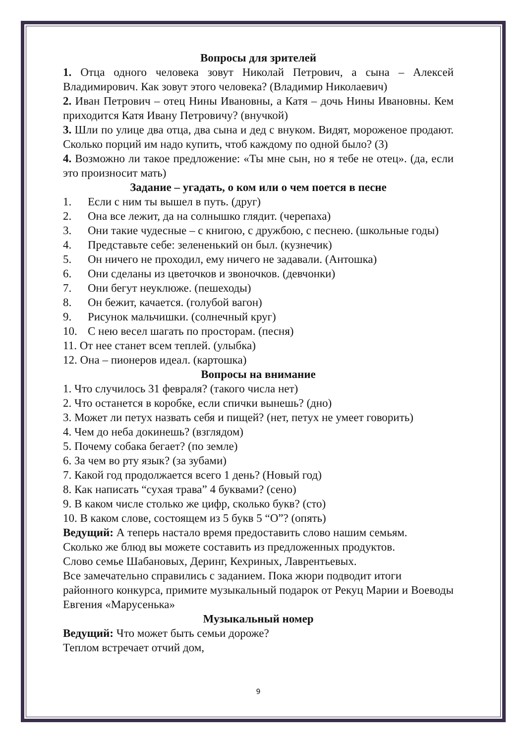Вопросы для зрителей
1. Отца одного человека зовут Николай Петрович, а сына – Алексей Владимирович. Как зовут этого человека? (Владимир Николаевич)
2. Иван Петрович – отец Нины Ивановны, а Катя – дочь Нины Ивановны. Кем приходится Катя Ивану Петровичу? (внучкой)
3. Шли по улице два отца, два сына и дед с внуком. Видят, мороженое продают. Сколько порций им надо купить, чтоб каждому по одной было? (3)
4. Возможно ли такое предложение: «Ты мне сын, но я тебе не отец». (да, если это произносит мать)
Задание – угадать, о ком или о чем поется в песне
1. Если с ним ты вышел в путь. (друг)
2. Она все лежит, да на солнышко глядит. (черепаха)
3. Они такие чудесные – с книгою, с дружбою, с песнею. (школьные годы)
4. Представьте себе: зелененький он был. (кузнечик)
5. Он ничего не проходил, ему ничего не задавали. (Антошка)
6. Они сделаны из цветочков и звоночков. (девчонки)
7. Они бегут неуклюже. (пешеходы)
8. Он бежит, качается. (голубой вагон)
9. Рисунок мальчишки. (солнечный круг)
10. С нею весел шагать по просторам. (песня)
11. От нее станет всем теплей. (улыбка)
12. Она – пионеров идеал. (картошка)
Вопросы на внимание
1. Что случилось 31 февраля? (такого числа нет)
2. Что останется в коробке, если спички вынешь? (дно)
3. Может ли петух назвать себя и пищей? (нет, петух не умеет говорить)
4. Чем до неба докинешь? (взглядом)
5. Почему собака бегает? (по земле)
6. За чем во рту язык? (за зубами)
7. Какой год продолжается всего 1 день? (Новый год)
8. Как написать “сухая трава” 4 буквами? (сено)
9. В каком числе столько же цифр, сколько букв? (сто)
10. В каком слове, состоящем из 5 букв 5 “О”? (опять)
Ведущий: А теперь настало время предоставить слово нашим семьям.
Сколько же блюд вы можете составить из предложенных продуктов.
Слово семье Шабановых, Деринг, Кехриных, Лаврентьевых.
Все замечательно справились с заданием. Пока жюри подводит итоги районного конкурса, примите музыкальный подарок от Рекуц Марии и Воеводы Евгения «Марусенька»
Музыкальный номер
Ведущий: Что может быть семьи дороже?
Теплом встречает отчий дом,
9